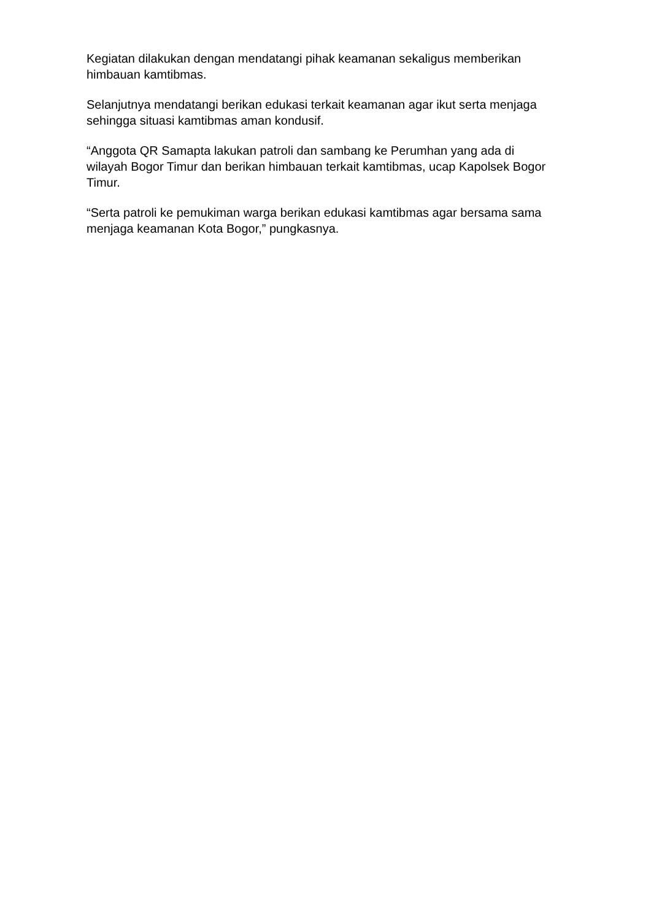Kegiatan dilakukan dengan mendatangi pihak keamanan sekaligus memberikan himbauan kamtibmas.
Selanjutnya mendatangi berikan edukasi terkait keamanan agar ikut serta menjaga sehingga situasi kamtibmas aman kondusif.
“Anggota QR Samapta lakukan patroli dan sambang ke Perumhan yang ada di wilayah Bogor Timur dan berikan himbauan terkait kamtibmas, ucap Kapolsek Bogor Timur.
“Serta patroli ke pemukiman warga berikan edukasi kamtibmas agar bersama sama menjaga keamanan Kota Bogor,” pungkasnya.